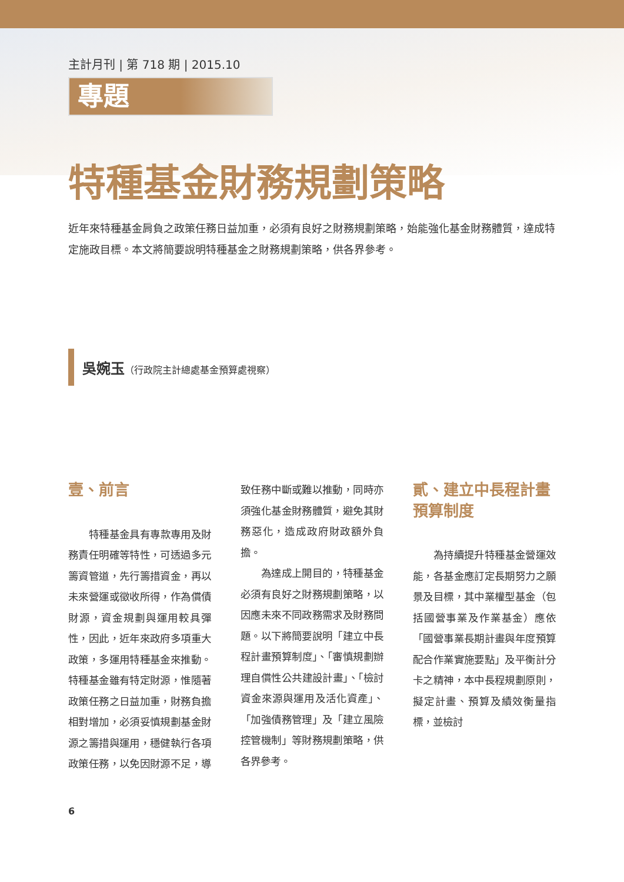主計月刊 | 第 718 期 | 2015.10
專題
特種基金財務規劃策略
近年來特種基金肩負之政策任務日益加重，必須有良好之財務規劃策略，始能強化基金財務體質，達成特定施政目標。本文將簡要說明特種基金之財務規劃策略，供各界參考。
吳婉玉（行政院主計總處基金預算處視察）
壹、前言
特種基金具有專款專用及財務責任明確等特性，可透過多元籌資管道，先行籌措資金，再以未來營運或徵收所得，作為償債財源，資金規劃與運用較具彈性，因此，近年來政府多項重大政策，多運用特種基金來推動。特種基金雖有特定財源，惟隨著政策任務之日益加重，財務負擔相對增加，必須妥慎規劃基金財源之籌措與運用，穩健執行各項政策任務，以免因財源不足，導致任務中斷或難以推動，同時亦須強化基金財務體質，避免其財務惡化，造成政府財政額外負擔。
為達成上開目的，特種基金必須有良好之財務規劃策略，以因應未來不同政務需求及財務問題。以下將簡要說明「建立中長程計畫預算制度」、「審慎規劃辦理自償性公共建設計畫」、「檢討資金來源與運用及活化資產」、「加強債務管理」及「建立風險控管機制」等財務規劃策略，供各界參考。
貳、建立中長程計畫預算制度
為持續提升特種基金營運效能，各基金應訂定長期努力之願景及目標，其中業權型基金（包括國營事業及作業基金）應依「國營事業長期計畫與年度預算配合作業實施要點」及平衡計分卡之精神，本中長程規劃原則，擬定計畫、預算及績效衡量指標，並檢討
6